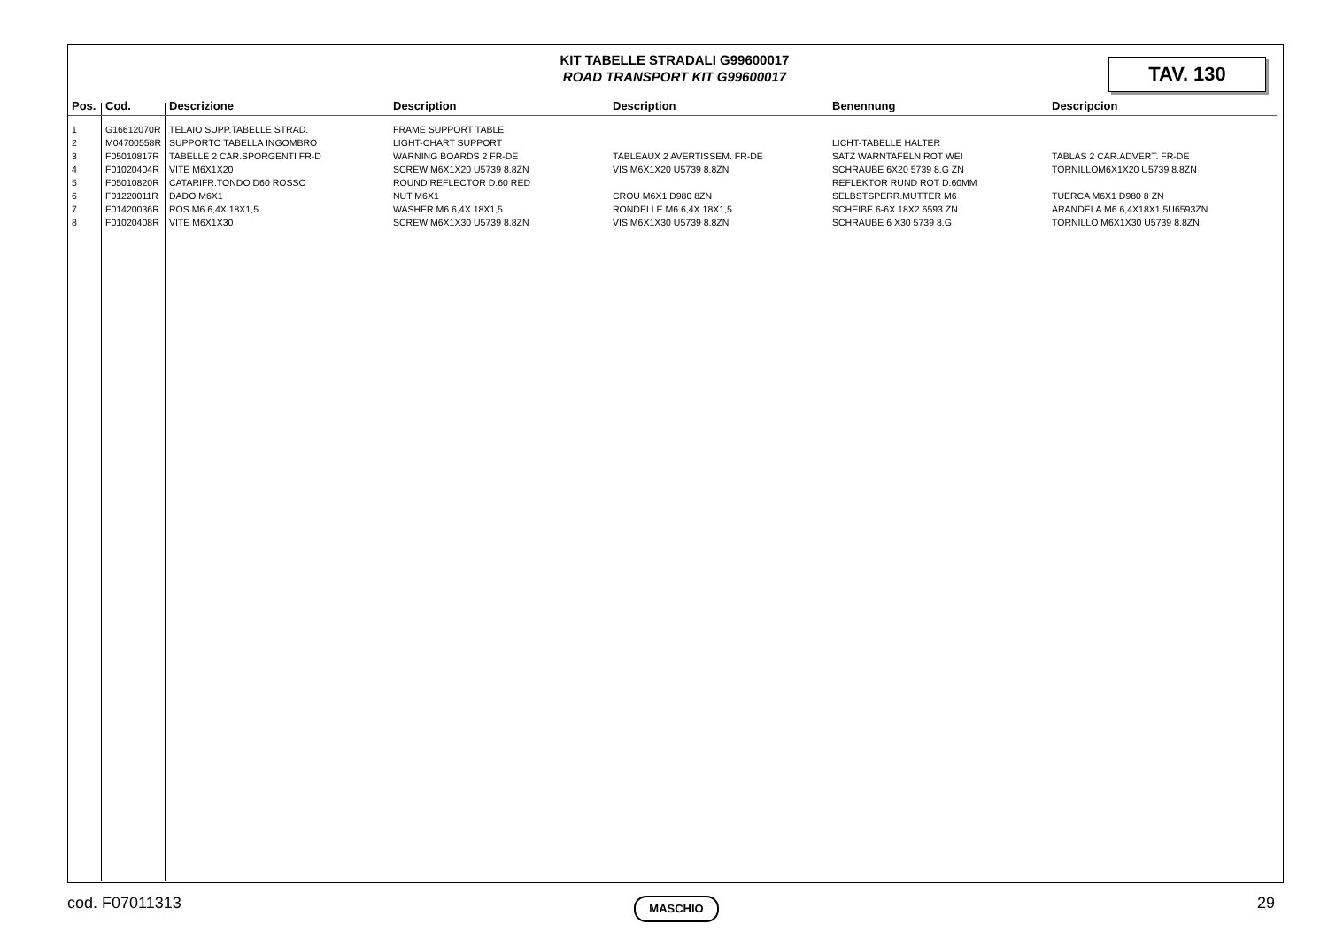KIT TABELLE STRADALI G99600017
ROAD TRANSPORT KIT G99600017
TAV. 130
| Pos. | Cod. | Descrizione | Description | Description | Benennung | Descripcion |
| --- | --- | --- | --- | --- | --- | --- |
| 1 | G16612070R | TELAIO SUPP.TABELLE STRAD. | FRAME SUPPORT TABLE | | | |
| 2 | M04700558R | SUPPORTO TABELLA INGOMBRO | LIGHT-CHART SUPPORT | | LICHT-TABELLE HALTER | |
| 3 | F05010817R | TABELLE 2 CAR.SPORGENTI FR-D | WARNING BOARDS 2 FR-DE | TABLEAUX 2 AVERTISSEM. FR-DE | SATZ WARNTAFELN ROT WEI | TABLAS 2 CAR.ADVERT. FR-DE |
| 4 | F01020404R | VITE M6X1X20 | SCREW M6X1X20 U5739 8.8ZN | VIS M6X1X20 U5739 8.8ZN | SCHRAUBE 6X20 5739 8.G ZN | TORNILLOM6X1X20 U5739 8.8ZN |
| 5 | F05010820R | CATARIFR.TONDO D60 ROSSO | ROUND REFLECTOR D.60 RED | | REFLEKTOR RUND ROT D.60MM | |
| 6 | F01220011R | DADO M6X1 | NUT M6X1 | CROU M6X1 D980 8ZN | SELBSTSPERR.MUTTER M6 | TUERCA M6X1 D980 8 ZN |
| 7 | F01420036R | ROS.M6 6,4X 18X1,5 | WASHER M6 6,4X 18X1,5 | RONDELLE M6 6,4X 18X1,5 | SCHEIBE 6-6X 18X2 6593 ZN | ARANDELA M6 6,4X18X1,5U6593ZN |
| 8 | F01020408R | VITE M6X1X30 | SCREW M6X1X30 U5739 8.8ZN | VIS M6X1X30 U5739 8.8ZN | SCHRAUBE 6 X30 5739 8.G | TORNILLO M6X1X30 U5739 8.8ZN |
cod. F07011313 MASCHIO 29